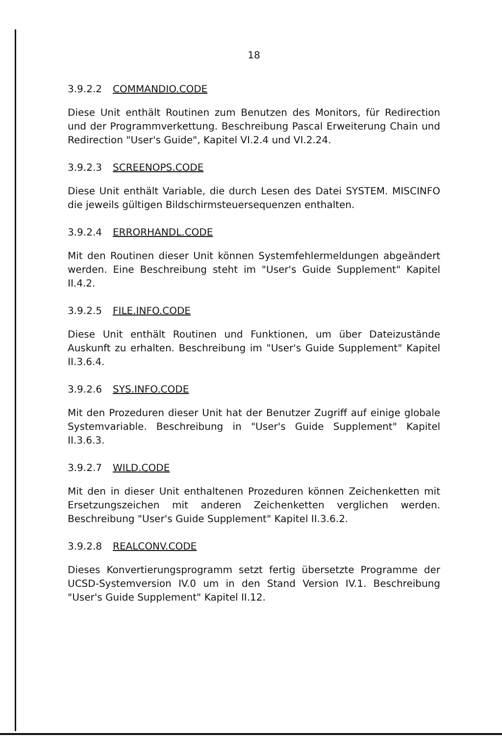18
3.9.2.2 COMMANDIO.CODE
Diese Unit enthält Routinen zum Benutzen des Monitors, für Redirection und der Programmverkettung. Beschreibung Pascal Erweiterung Chain und Redirection "User's Guide", Kapitel VI.2.4 und VI.2.24.
3.9.2.3 SCREENOPS.CODE
Diese Unit enthält Variable, die durch Lesen des Datei SYSTEM. MISCINFO die jeweils gültigen Bildschirmsteuersequenzen enthalten.
3.9.2.4 ERRORHANDL.CODE
Mit den Routinen dieser Unit können Systemfehlermeldungen abgeändert werden. Eine Beschreibung steht im "User's Guide Supplement" Kapitel II.4.2.
3.9.2.5 FILE.INFO.CODE
Diese Unit enthält Routinen und Funktionen, um über Dateizustände Auskunft zu erhalten. Beschreibung im "User's Guide Supplement" Kapitel II.3.6.4.
3.9.2.6 SYS.INFO.CODE
Mit den Prozeduren dieser Unit hat der Benutzer Zugriff auf einige globale Systemvariable. Beschreibung in "User's Guide Supplement" Kapitel II.3.6.3.
3.9.2.7 WILD.CODE
Mit den in dieser Unit enthaltenen Prozeduren können Zeichenketten mit Ersetzungszeichen mit anderen Zeichenketten verglichen werden. Beschreibung "User's Guide Supplement" Kapitel II.3.6.2.
3.9.2.8 REALCONV.CODE
Dieses Konvertierungsprogramm setzt fertig übersetzte Programme der UCSD-Systemversion IV.0 um in den Stand Version IV.1. Beschreibung "User's Guide Supplement" Kapitel II.12.